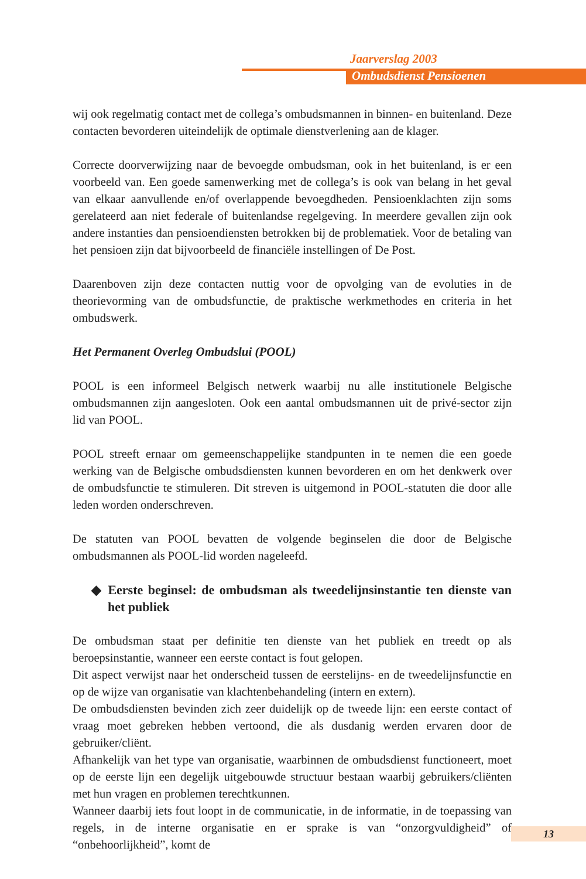Jaarverslag 2003
Ombudsdienst Pensioenen
wij ook regelmatig contact met de collega’s ombudsmannen in binnen- en buitenland. Deze contacten bevorderen uiteindelijk de optimale dienstverlening aan de klager.
Correcte doorverwijzing naar de bevoegde ombudsman, ook in het buitenland, is er een voorbeeld van. Een goede samenwerking met de collega’s is ook van belang in het geval van elkaar aanvullende en/of overlappende bevoegdheden. Pensioenklachten zijn soms gerelateerd aan niet federale of buitenlandse regelgeving. In meerdere gevallen zijn ook andere instanties dan pensioendiensten betrokken bij de problematiek. Voor de betaling van het pensioen zijn dat bijvoorbeeld de financiële instellingen of De Post.
Daarenboven zijn deze contacten nuttig voor de opvolging van de evoluties in de theorievorming van de ombudsfunctie, de praktische werkmethodes en criteria in het ombudswerk.
Het Permanent Overleg Ombudslui (POOL)
POOL is een informeel Belgisch netwerk waarbij nu alle institutionele Belgische ombudsmannen zijn aangesloten. Ook een aantal ombudsmannen uit de privé-sector zijn lid van POOL.
POOL streeft ernaar om gemeenschappelijke standpunten in te nemen die een goede werking van de Belgische ombudsdiensten kunnen bevorderen en om het denkwerk over de ombudsfunctie te stimuleren. Dit streven is uitgemond in POOL-statuten die door alle leden worden onderschreven.
De statuten van POOL bevatten de volgende beginselen die door de Belgische ombudsmannen als POOL-lid worden nageleefd.
◆ Eerste beginsel: de ombudsman als tweedelijnsinstantie ten dienste van het publiek
De ombudsman staat per definitie ten dienste van het publiek en treedt op als beroepsinstantie, wanneer een eerste contact is fout gelopen.
Dit aspect verwijst naar het onderscheid tussen de eerstelijns- en de tweedelijnsfunctie en op de wijze van organisatie van klachtenbehandeling (intern en extern).
De ombudsdiensten bevinden zich zeer duidelijk op de tweede lijn: een eerste contact of vraag moet gebreken hebben vertoond, die als dusdanig werden ervaren door de gebruiker/cliënt.
Afhankelijk van het type van organisatie, waarbinnen de ombudsdienst functioneert, moet op de eerste lijn een degelijk uitgebouwde structuur bestaan waarbij gebruikers/cliënten met hun vragen en problemen terechtkunnen.
Wanneer daarbij iets fout loopt in de communicatie, in de informatie, in de toepassing van regels, in de interne organisatie en er sprake is van “onzorgvuldigheid” of “onbehoorlijkheid”, komt de
13